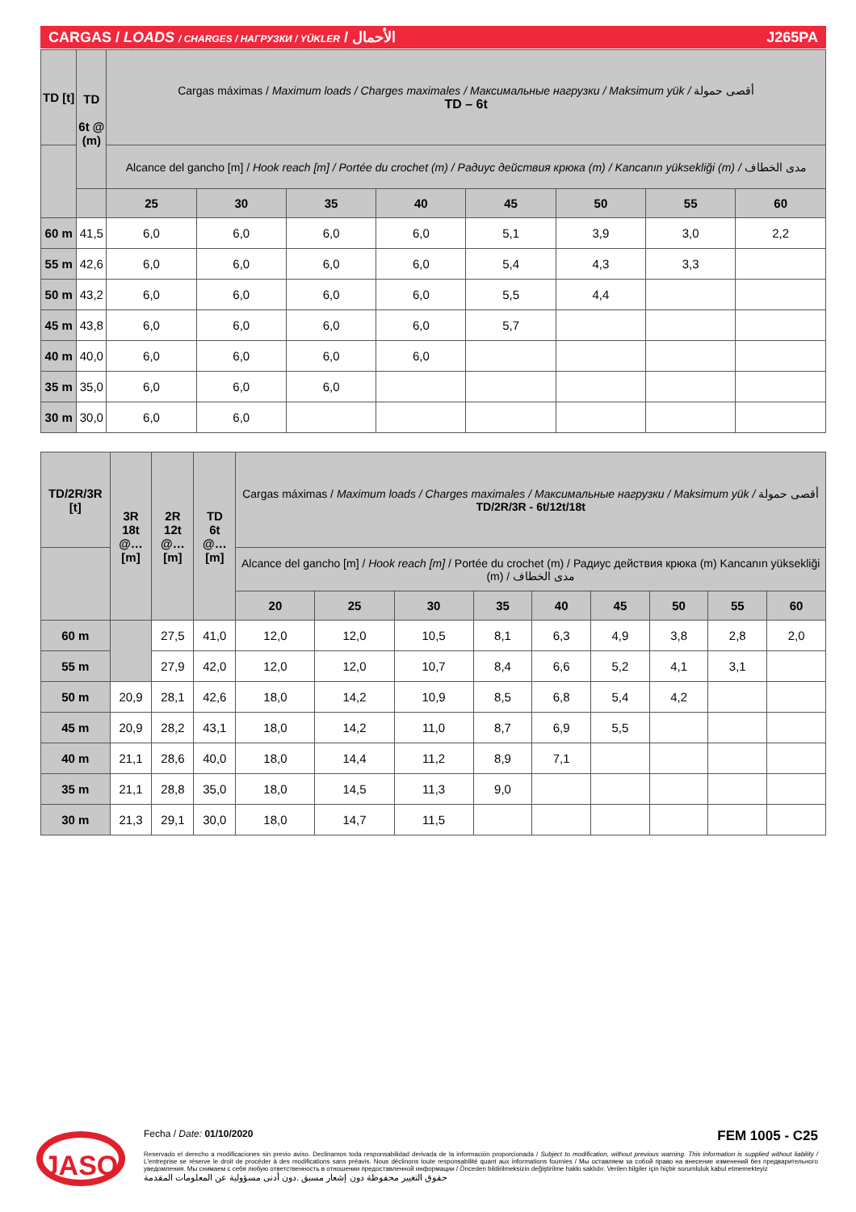CARGAS / LOADS / CHARGES / НАГРУЗКИ / YÜKLER / الأحمال J265PA
| TD [t] | TD 6t @ (m) | Cargas máximas / Maximum loads / Charges maximales / Максимальные нагрузки / Maksimum yük / أقصى حمولة TD – 6t | | | | | | | |
| | | Alcance del gancho [m] / Hook reach [m] / Portée du crochet (m) / Радиус действия крюка (m) / Kancanın yüksekliği (m) / مدى الخطاف | | | | | | | |
| | | 25 | 30 | 35 | 40 | 45 | 50 | 55 | 60 |
| 60 m | 41,5 | 6,0 | 6,0 | 6,0 | 6,0 | 5,1 | 3,9 | 3,0 | 2,2 |
| 55 m | 42,6 | 6,0 | 6,0 | 6,0 | 6,0 | 5,4 | 4,3 | 3,3 | |
| 50 m | 43,2 | 6,0 | 6,0 | 6,0 | 6,0 | 5,5 | 4,4 | | |
| 45 m | 43,8 | 6,0 | 6,0 | 6,0 | 6,0 | 5,7 | | | |
| 40 m | 40,0 | 6,0 | 6,0 | 6,0 | 6,0 | | | | |
| 35 m | 35,0 | 6,0 | 6,0 | 6,0 | | | | | |
| 30 m | 30,0 | 6,0 | 6,0 | | | | | | |
| TD/2R/3R [t] | 3R 18t @…[m] | 2R 12t @…[m] | TD 6t @…[m] | Cargas máximas / Maximum loads / Charges maximales / Максимальные нагрузки / Maksimum yük / أقصى حمولة TD/2R/3R - 6t/12t/18t | | | | | | | | |
| | | | | Alcance del gancho [m] / Hook reach [m] / Portée du crochet (m) / Радиус действия крюка (m) Kancanın yüksekliği (m) / مدى الخطاف | | | | | | | | |
| | | | | 20 | 25 | 30 | 35 | 40 | 45 | 50 | 55 | 60 |
| 60 m | | 27,5 | 41,0 | 12,0 | 12,0 | 10,5 | 8,1 | 6,3 | 4,9 | 3,8 | 2,8 | 2,0 |
| 55 m | | 27,9 | 42,0 | 12,0 | 12,0 | 10,7 | 8,4 | 6,6 | 5,2 | 4,1 | 3,1 | |
| 50 m | 20,9 | 28,1 | 42,6 | 18,0 | 14,2 | 10,9 | 8,5 | 6,8 | 5,4 | 4,2 | | |
| 45 m | 20,9 | 28,2 | 43,1 | 18,0 | 14,2 | 11,0 | 8,7 | 6,9 | 5,5 | | | |
| 40 m | 21,1 | 28,6 | 40,0 | 18,0 | 14,4 | 11,2 | 8,9 | 7,1 | | | | |
| 35 m | 21,1 | 28,8 | 35,0 | 18,0 | 14,5 | 11,3 | 9,0 | | | | | |
| 30 m | 21,3 | 29,1 | 30,0 | 18,0 | 14,7 | 11,5 | | | | | | |
JASO
Fecha / Date: 01/10/2020 FEM 1005 - C25
Reservado el derecho a modificaciones sin previo aviso. Declinamos toda responsabilidad derivada de la información proporcionada / Subject to modification, without previous warning. This information is supplied without liability / L'entreprise se réserve le droit de procéder à des modifications sans préavis. Nous déclinons toute responsabilité quant aux informations fournies / Мы оставляем за собой право на внесение изменений без предварительного уведомления. Мы снимаем с себя любую ответственность в отношении предоставленной информации / Önceden bildirilmeksizin değiştirilme hakkı saklıdır. Verilen bilgiler için hiçbir sorumluluk kabul etmemekteyiz
حقوق التغيير محفوظة دون إشعار مسبق .دون أدنى مسؤولية عن المعلومات المقدمة